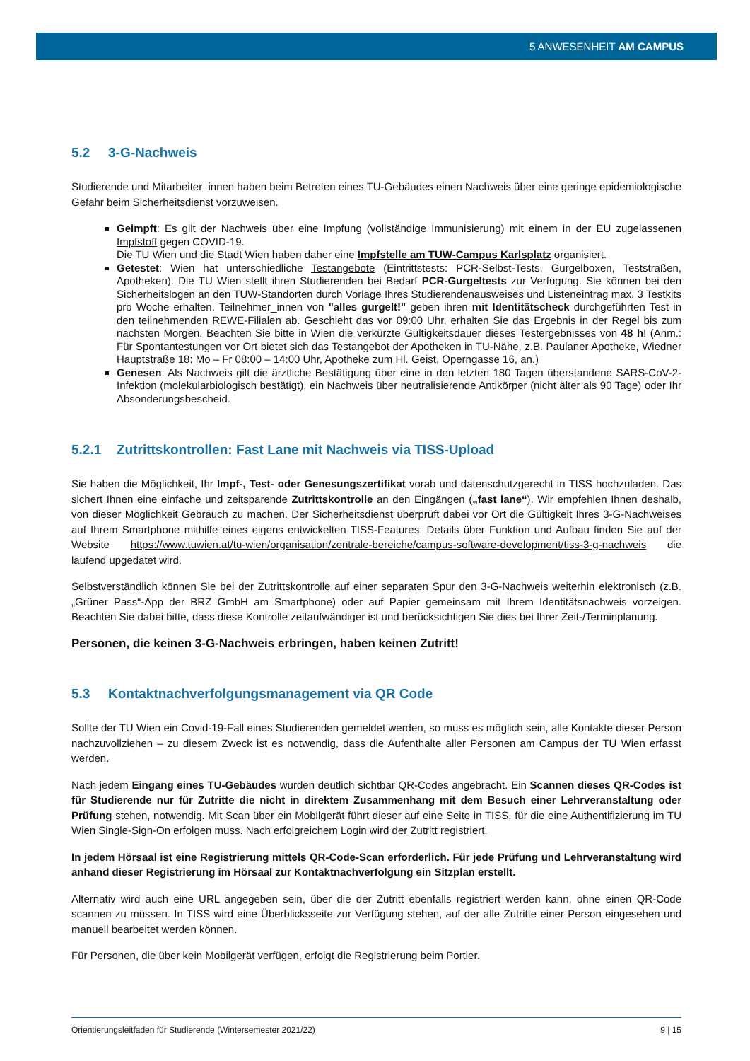5 ANWESENHEIT AM CAMPUS
5.2 3-G-Nachweis
Studierende und Mitarbeiter_innen haben beim Betreten eines TU-Gebäudes einen Nachweis über eine geringe epidemiologische Gefahr beim Sicherheitsdienst vorzuweisen.
Geimpft: Es gilt der Nachweis über eine Impfung (vollständige Immunisierung) mit einem in der EU zugelassenen Impfstoff gegen COVID-19.
Die TU Wien und die Stadt Wien haben daher eine Impfstelle am TUW-Campus Karlsplatz organisiert.
Getestet: Wien hat unterschiedliche Testangebote (Eintrittstests: PCR-Selbst-Tests, Gurgelboxen, Teststraßen, Apotheken). Die TU Wien stellt ihren Studierenden bei Bedarf PCR-Gurgeltests zur Verfügung. Sie können bei den Sicherheitslogen an den TUW-Standorten durch Vorlage Ihres Studierendenausweises und Listeneintrag max. 3 Testkits pro Woche erhalten. Teilnehmer_innen von "alles gurgelt!" geben ihren mit Identitätscheck durchgeführten Test in den teilnehmenden REWE-Filialen ab. Geschieht das vor 09:00 Uhr, erhalten Sie das Ergebnis in der Regel bis zum nächsten Morgen. Beachten Sie bitte in Wien die verkürzte Gültigkeitsdauer dieses Testergebnisses von 48 h! (Anm.: Für Spontantestungen vor Ort bietet sich das Testangebot der Apotheken in TU-Nähe, z.B. Paulaner Apotheke, Wiedner Hauptstraße 18: Mo – Fr 08:00 – 14:00 Uhr, Apotheke zum Hl. Geist, Operngasse 16, an.)
Genesen: Als Nachweis gilt die ärztliche Bestätigung über eine in den letzten 180 Tagen überstandene SARS-CoV-2-Infektion (molekularbiologisch bestätigt), ein Nachweis über neutralisierende Antikörper (nicht älter als 90 Tage) oder Ihr Absonderungsbescheid.
5.2.1 Zutrittskontrollen: Fast Lane mit Nachweis via TISS-Upload
Sie haben die Möglichkeit, Ihr Impf-, Test- oder Genesungszertifikat vorab und datenschutzgerecht in TISS hochzuladen. Das sichert Ihnen eine einfache und zeitsparende Zutrittskontrolle an den Eingängen („fast lane“). Wir empfehlen Ihnen deshalb, von dieser Möglichkeit Gebrauch zu machen. Der Sicherheitsdienst überprüft dabei vor Ort die Gültigkeit Ihres 3-G-Nachweises auf Ihrem Smartphone mithilfe eines eigens entwickelten TISS-Features: Details über Funktion und Aufbau finden Sie auf der Website https://www.tuwien.at/tu-wien/organisation/zentrale-bereiche/campus-software-development/tiss-3-g-nachweis die laufend upgedatet wird.
Selbstverständlich können Sie bei der Zutrittskontrolle auf einer separaten Spur den 3-G-Nachweis weiterhin elektronisch (z.B. „Grüner Pass“-App der BRZ GmbH am Smartphone) oder auf Papier gemeinsam mit Ihrem Identitätsnachweis vorzeigen. Beachten Sie dabei bitte, dass diese Kontrolle zeitaufwändiger ist und berücksichtigen Sie dies bei Ihrer Zeit-/Terminplanung.
Personen, die keinen 3-G-Nachweis erbringen, haben keinen Zutritt!
5.3 Kontaktnachverfolgungsmanagement via QR Code
Sollte der TU Wien ein Covid-19-Fall eines Studierenden gemeldet werden, so muss es möglich sein, alle Kontakte dieser Person nachzuvollziehen – zu diesem Zweck ist es notwendig, dass die Aufenthalte aller Personen am Campus der TU Wien erfasst werden.
Nach jedem Eingang eines TU-Gebäudes wurden deutlich sichtbar QR-Codes angebracht. Ein Scannen dieses QR-Codes ist für Studierende nur für Zutritte die nicht in direktem Zusammenhang mit dem Besuch einer Lehrveranstaltung oder Prüfung stehen, notwendig. Mit Scan über ein Mobilgerät führt dieser auf eine Seite in TISS, für die eine Authentifizierung im TU Wien Single-Sign-On erfolgen muss. Nach erfolgreichem Login wird der Zutritt registriert.
In jedem Hörsaal ist eine Registrierung mittels QR-Code-Scan erforderlich. Für jede Prüfung und Lehrveranstaltung wird anhand dieser Registrierung im Hörsaal zur Kontaktnachverfolgung ein Sitzplan erstellt.
Alternativ wird auch eine URL angegeben sein, über die der Zutritt ebenfalls registriert werden kann, ohne einen QR-Code scannen zu müssen. In TISS wird eine Überblicksseite zur Verfügung stehen, auf der alle Zutritte einer Person eingesehen und manuell bearbeitet werden können.
Für Personen, die über kein Mobilgerät verfügen, erfolgt die Registrierung beim Portier.
Orientierungsleitfaden für Studierende (Wintersemester 2021/22) 9 | 15